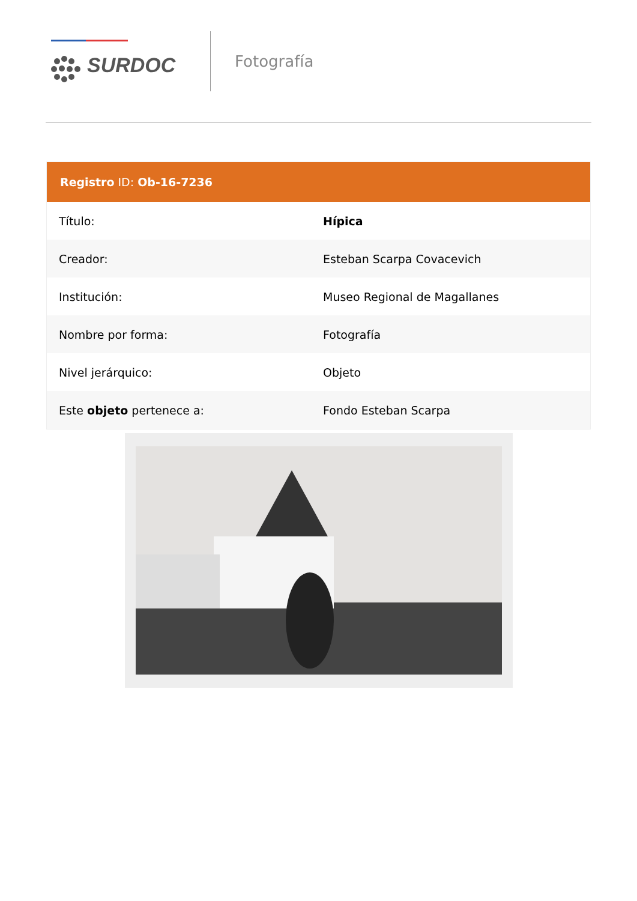SURDOC
Fotografía
Registro ID: Ob-16-7236
| Título: | Hípica |
| Creador: | Esteban Scarpa Covacevich |
| Institución: | Museo Regional de Magallanes |
| Nombre por forma: | Fotografía |
| Nivel jerárquico: | Objeto |
| Este objeto pertenece a: | Fondo Esteban Scarpa |